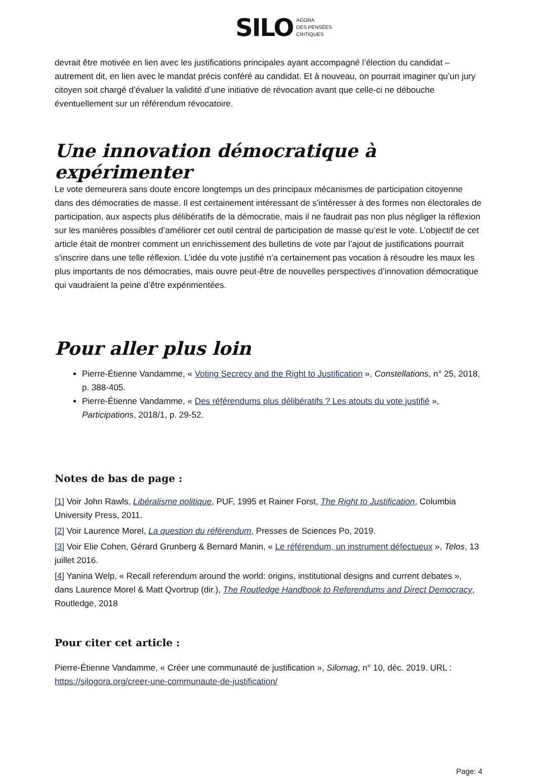SILO AGORA
DES PENSÉES
CRITIQUES
devrait être motivée en lien avec les justifications principales ayant accompagné l’élection du candidat – autrement dit, en lien avec le mandat précis conféré au candidat. Et à nouveau, on pourrait imaginer qu’un jury citoyen soit chargé d’évaluer la validité d’une initiative de révocation avant que celle-ci ne débouche éventuellement sur un référendum révocatoire.
Une innovation démocratique à expérimenter
Le vote demeurera sans doute encore longtemps un des principaux mécanismes de participation citoyenne dans des démocraties de masse. Il est certainement intéressant de s’intéresser à des formes non électorales de participation, aux aspects plus délibératifs de la démocratie, mais il ne faudrait pas non plus négliger la réflexion sur les manières possibles d’améliorer cet outil central de participation de masse qu’est le vote. L’objectif de cet article était de montrer comment un enrichissement des bulletins de vote par l’ajout de justifications pourrait s’inscrire dans une telle réflexion. L’idée du vote justifié n’a certainement pas vocation à résoudre les maux les plus importants de nos démocraties, mais ouvre peut-être de nouvelles perspectives d’innovation démocratique qui vaudraient la peine d’être expérimentées.
Pour aller plus loin
Pierre-Étienne Vandamme, « Voting Secrecy and the Right to Justification », Constellations, n° 25, 2018, p. 388-405.
Pierre-Étienne Vandamme, « Des référendums plus délibératifs ? Les atouts du vote justifié », Participations, 2018/1, p. 29-52.
Notes de bas de page :
[1] Voir John Rawls, Libéralisme politique, PUF, 1995 et Rainer Forst, The Right to Justification, Columbia University Press, 2011.
[2] Voir Laurence Morel, La question du référendum, Presses de Sciences Po, 2019.
[3] Voir Elie Cohen, Gérard Grunberg & Bernard Manin, « Le référendum, un instrument défectueux », Telos, 13 juillet 2016.
[4] Yanina Welp, « Recall referendum around the world: origins, institutional designs and current debates », dans Laurence Morel & Matt Qvortrup (dir.), The Routledge Handbook to Referendums and Direct Democracy, Routledge, 2018
Pour citer cet article :
Pierre-Étienne Vandamme, « Créer une communauté de justification », Silomag, n° 10, déc. 2019. URL : https://silogora.org/creer-une-communaute-de-justification/
Page: 4